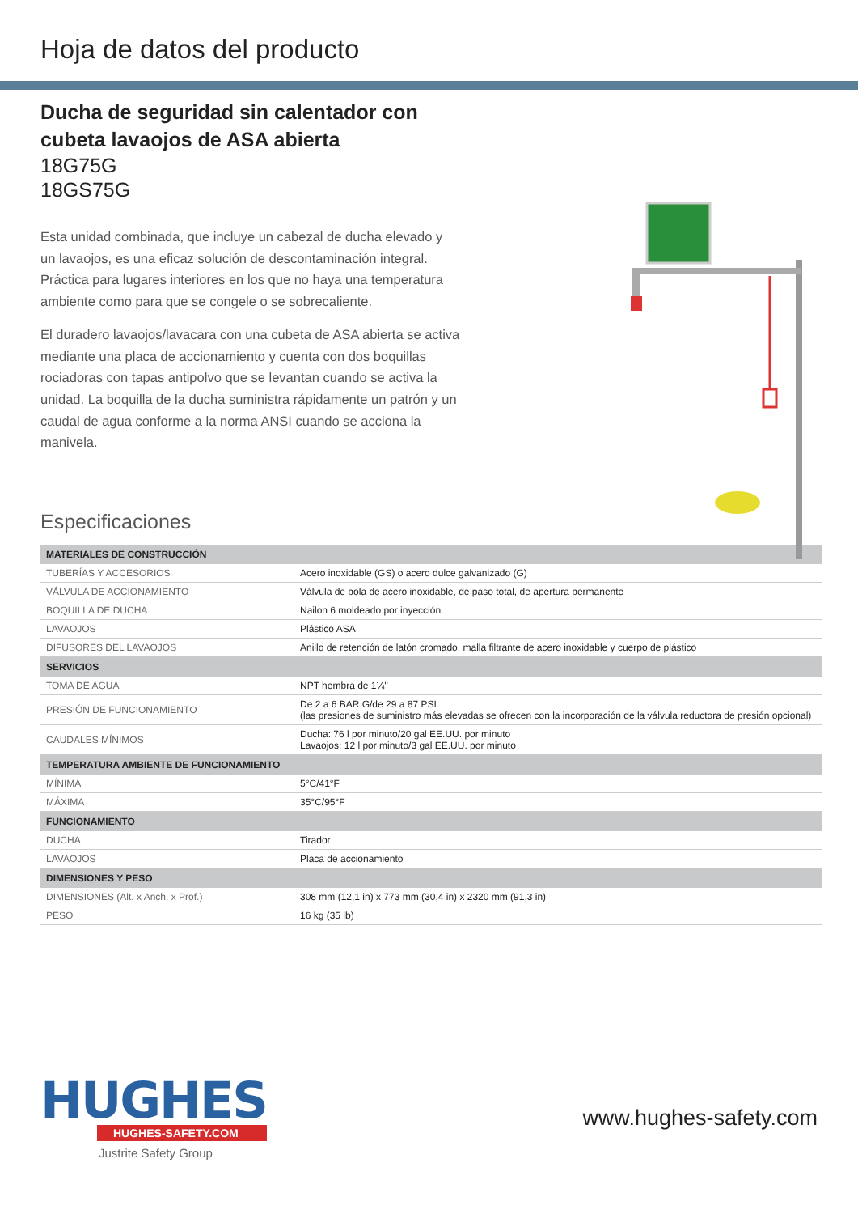Hoja de datos del producto
Ducha de seguridad sin calentador con cubeta lavaojos de ASA abierta
18G75G
18GS75G
Esta unidad combinada, que incluye un cabezal de ducha elevado y un lavaojos, es una eficaz solución de descontaminación integral. Práctica para lugares interiores en los que no haya una temperatura ambiente como para que se congele o se sobrecaliente.
El duradero lavaojos/lavacara con una cubeta de ASA abierta se activa mediante una placa de accionamiento y cuenta con dos boquillas rociadoras con tapas antipolvo que se levantan cuando se activa la unidad. La boquilla de la ducha suministra rápidamente un patrón y un caudal de agua conforme a la norma ANSI cuando se acciona la manivela.
Especificaciones
| MATERIALES DE CONSTRUCCIÓN | |
| --- | --- |
| TUBERÍAS Y ACCESORIOS | Acero inoxidable (GS) o acero dulce galvanizado (G) |
| VÁLVULA DE ACCIONAMIENTO | Válvula de bola de acero inoxidable, de paso total, de apertura permanente |
| BOQUILLA DE DUCHA | Nailon 6 moldeado por inyección |
| LAVAOJOS | Plástico ASA |
| DIFUSORES DEL LAVAOJOS | Anillo de retención de latón cromado, malla filtrante de acero inoxidable y cuerpo de plástico |
| SERVICIOS | |
| TOMA DE AGUA | NPT hembra de 1¼" |
| PRESIÓN DE FUNCIONAMIENTO | De 2 a 6 BAR G/de 29 a 87 PSI (las presiones de suministro más elevadas se ofrecen con la incorporación de la válvula reductora de presión opcional) |
| CAUDALES MÍNIMOS | Ducha: 76 l por minuto/20 gal EE.UU. por minuto Lavaojos: 12 l por minuto/3 gal EE.UU. por minuto |
| TEMPERATURA AMBIENTE DE FUNCIONAMIENTO | |
| MÍNIMA | 5°C/41°F |
| MÁXIMA | 35°C/95°F |
| FUNCIONAMIENTO | |
| DUCHA | Tirador |
| LAVAOJOS | Placa de accionamiento |
| DIMENSIONES Y PESO | |
| DIMENSIONES (Alt. x Anch. x Prof.) | 308 mm (12,1 in) x 773 mm (30,4 in) x 2320 mm (91,3 in) |
| PESO | 16 kg (35 lb) |
HUGHES
HUGHES-SAFETY.COM
Justrite Safety Group
www.hughes-safety.com